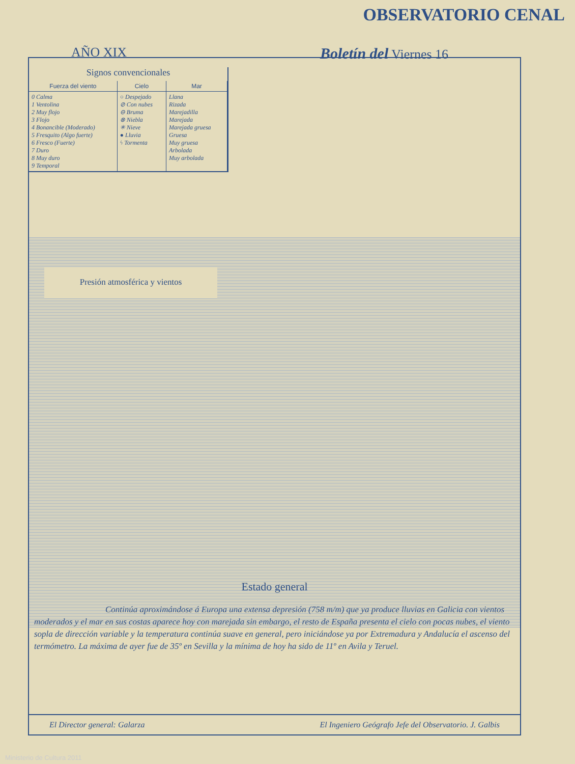OBSERVATORIO CENAL
AÑO XIX Boletín del Viernes 16
Signos convencionales
| Fuerza del viento | Cielo | Mar |
| --- | --- | --- |
| 0 Calma 1 Ventolina 2 Muy flojo 3 Flojo 4 Bonancible (Moderado) 5 Fresquito (Algo fuerte) 6 Fresco (Fuerte) 7 Duro 8 Muy duro 9 Temporal | ○ Despejado ⊘ Con nubes ⊖ Bruma ⊗ Niebla ✳ Nieve ● Lluvia ϟ Tormenta | Llana Rizada Marejadilla Marejada Marejada gruesa Gruesa Muy gruesa Arbolada Muy arbolada |
Presión atmosférica y vientos
Estado general
Continúa aproximándose á Europa una extensa depresión (758 m/m) que ya produce lluvias en Galicia con vientos moderados y el mar en sus costas aparece hoy con marejada sin embargo, el resto de España presenta el cielo con pocas nubes, el viento sopla de dirección variable y la temperatura continúa suave en general, pero iniciándose ya por Extremadura y Andalucía el ascenso del termómetro. La máxima de ayer fue de 35º en Sevilla y la mínima de hoy ha sido de 11º en Avila y Teruel.
El Director general: Galarza El Ingeniero Geógrafo Jefe del Observatorio. J. Galbis
Ministerio de Cultura 2011